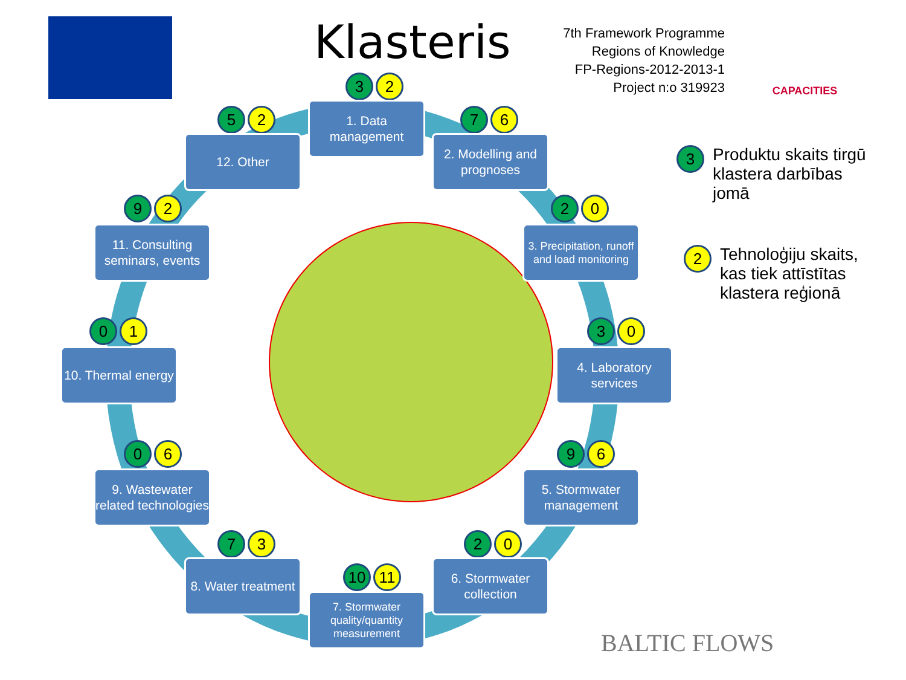Klasteris
7th Framework Programme
Regions of Knowledge
FP-Regions-2012-2013-1
Project n:o 319923
CAPACITIES
3 2
1. Data management
7 6
2. Modelling and prognoses
2 0
3. Precipitation, runoff and load monitoring
3 0
4. Laboratory services
9 6
5. Stormwater management
2 0
6. Stormwater collection
10 11
7. Stormwater quality/quantity measurement
7 3
8. Water treatment
0 6
9. Wastewater related technologies
0 1
10. Thermal energy
9 2
11. Consulting seminars, events
5 2
12. Other
3
Produktu skaits tirgū
klastera darbības
jomā
2
Tehnoloģiju skaits,
kas tiek attīstītas
klastera reģionā
BALTIC FLOWS